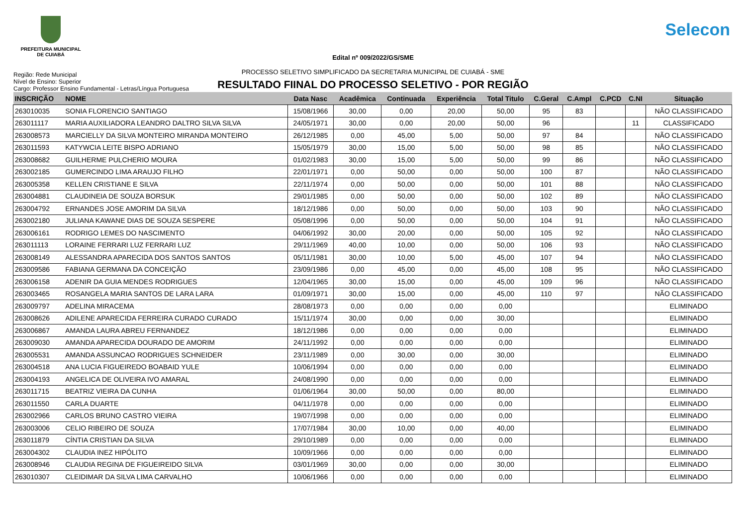PREFEITURA MUNICIPAL
DE CUIABÁ
Selecon
Edital nº 009/2022/GS/SME
PROCESSO SELETIVO SIMPLIFICADO DA SECRETARIA MUNICIPAL DE CUIABÁ - SME
RESULTADO FIINAL DO PROCESSO SELETIVO - POR REGIÃO
Região: Rede Municipal
Nível de Ensino: Superior
Cargo: Professor Ensino Fundamental - Letras/Língua Portuguesa
| INSCRIÇÃO | NOME | Data Nasc | Acadêmica | Continuada | Experiência | Total Titulo | C.Geral | C.Ampl | C.PCD | C.NI | Situação |
| --- | --- | --- | --- | --- | --- | --- | --- | --- | --- | --- | --- |
| 263010035 | SONIA FLORENCIO SANTIAGO | 15/08/1966 | 30,00 | 0,00 | 20,00 | 50,00 | 95 | 83 | | | NÃO CLASSIFICADO |
| 263011117 | MARIA AUXILIADORA LEANDRO DALTRO SILVA SILVA | 24/05/1971 | 30,00 | 0,00 | 20,00 | 50,00 | 96 | | | 11 | CLASSIFICADO |
| 263008573 | MARCIELLY DA SILVA MONTEIRO MIRANDA MONTEIRO | 26/12/1985 | 0,00 | 45,00 | 5,00 | 50,00 | 97 | 84 | | | NÃO CLASSIFICADO |
| 263011593 | KATYWCIA LEITE BISPO ADRIANO | 15/05/1979 | 30,00 | 15,00 | 5,00 | 50,00 | 98 | 85 | | | NÃO CLASSIFICADO |
| 263008682 | GUILHERME PULCHERIO MOURA | 01/02/1983 | 30,00 | 15,00 | 5,00 | 50,00 | 99 | 86 | | | NÃO CLASSIFICADO |
| 263002185 | GUMERCINDO LIMA ARAUJO FILHO | 22/01/1971 | 0,00 | 50,00 | 0,00 | 50,00 | 100 | 87 | | | NÃO CLASSIFICADO |
| 263005358 | KELLEN CRISTIANE E SILVA | 22/11/1974 | 0,00 | 50,00 | 0,00 | 50,00 | 101 | 88 | | | NÃO CLASSIFICADO |
| 263004881 | CLAUDINEIA DE SOUZA BORSUK | 29/01/1985 | 0,00 | 50,00 | 0,00 | 50,00 | 102 | 89 | | | NÃO CLASSIFICADO |
| 263004792 | ERNANDES JOSE AMORIM DA SILVA | 18/12/1986 | 0,00 | 50,00 | 0,00 | 50,00 | 103 | 90 | | | NÃO CLASSIFICADO |
| 263002180 | JULIANA KAWANE DIAS DE SOUZA SESPERE | 05/08/1996 | 0,00 | 50,00 | 0,00 | 50,00 | 104 | 91 | | | NÃO CLASSIFICADO |
| 263006161 | RODRIGO LEMES DO NASCIMENTO | 04/06/1992 | 30,00 | 20,00 | 0,00 | 50,00 | 105 | 92 | | | NÃO CLASSIFICADO |
| 263011113 | LORAINE FERRARI LUZ FERRARI LUZ | 29/11/1969 | 40,00 | 10,00 | 0,00 | 50,00 | 106 | 93 | | | NÃO CLASSIFICADO |
| 263008149 | ALESSANDRA APARECIDA DOS SANTOS SANTOS | 05/11/1981 | 30,00 | 10,00 | 5,00 | 45,00 | 107 | 94 | | | NÃO CLASSIFICADO |
| 263009586 | FABIANA GERMANA DA CONCEIÇÃO | 23/09/1986 | 0,00 | 45,00 | 0,00 | 45,00 | 108 | 95 | | | NÃO CLASSIFICADO |
| 263006158 | ADENIR DA GUIA MENDES RODRIGUES | 12/04/1965 | 30,00 | 15,00 | 0,00 | 45,00 | 109 | 96 | | | NÃO CLASSIFICADO |
| 263003465 | ROSANGELA MARIA SANTOS DE LARA LARA | 01/09/1971 | 30,00 | 15,00 | 0,00 | 45,00 | 110 | 97 | | | NÃO CLASSIFICADO |
| 263009797 | ADELINA MIRACEMA | 28/08/1973 | 0,00 | 0,00 | 0,00 | 0,00 | | | | | ELIMINADO |
| 263008626 | ADILENE APARECIDA FERREIRA CURADO CURADO | 15/11/1974 | 30,00 | 0,00 | 0,00 | 30,00 | | | | | ELIMINADO |
| 263006867 | AMANDA LAURA ABREU FERNANDEZ | 18/12/1986 | 0,00 | 0,00 | 0,00 | 0,00 | | | | | ELIMINADO |
| 263009030 | AMANDA APARECIDA DOURADO DE AMORIM | 24/11/1992 | 0,00 | 0,00 | 0,00 | 0,00 | | | | | ELIMINADO |
| 263005531 | AMANDA ASSUNCAO RODRIGUES SCHNEIDER | 23/11/1989 | 0,00 | 30,00 | 0,00 | 30,00 | | | | | ELIMINADO |
| 263004518 | ANA LUCIA FIGUEIREDO BOABAID YULE | 10/06/1994 | 0,00 | 0,00 | 0,00 | 0,00 | | | | | ELIMINADO |
| 263004193 | ANGELICA DE OLIVEIRA IVO AMARAL | 24/08/1990 | 0,00 | 0,00 | 0,00 | 0,00 | | | | | ELIMINADO |
| 263011715 | BEATRIZ VIEIRA DA CUNHA | 01/06/1964 | 30,00 | 50,00 | 0,00 | 80,00 | | | | | ELIMINADO |
| 263011550 | CARLA DUARTE | 04/11/1978 | 0,00 | 0,00 | 0,00 | 0,00 | | | | | ELIMINADO |
| 263002966 | CARLOS BRUNO CASTRO VIEIRA | 19/07/1998 | 0,00 | 0,00 | 0,00 | 0,00 | | | | | ELIMINADO |
| 263003006 | CELIO RIBEIRO DE SOUZA | 17/07/1984 | 30,00 | 10,00 | 0,00 | 40,00 | | | | | ELIMINADO |
| 263011879 | CÍNTIA CRISTIAN DA SILVA | 29/10/1989 | 0,00 | 0,00 | 0,00 | 0,00 | | | | | ELIMINADO |
| 263004302 | CLAUDIA INEZ HIPÓLITO | 10/09/1966 | 0,00 | 0,00 | 0,00 | 0,00 | | | | | ELIMINADO |
| 263008946 | CLAUDIA REGINA DE FIGUEIREIDO SILVA | 03/01/1969 | 30,00 | 0,00 | 0,00 | 30,00 | | | | | ELIMINADO |
| 263010307 | CLEIDIMAR DA SILVA LIMA CARVALHO | 10/06/1966 | 0,00 | 0,00 | 0,00 | 0,00 | | | | | ELIMINADO |